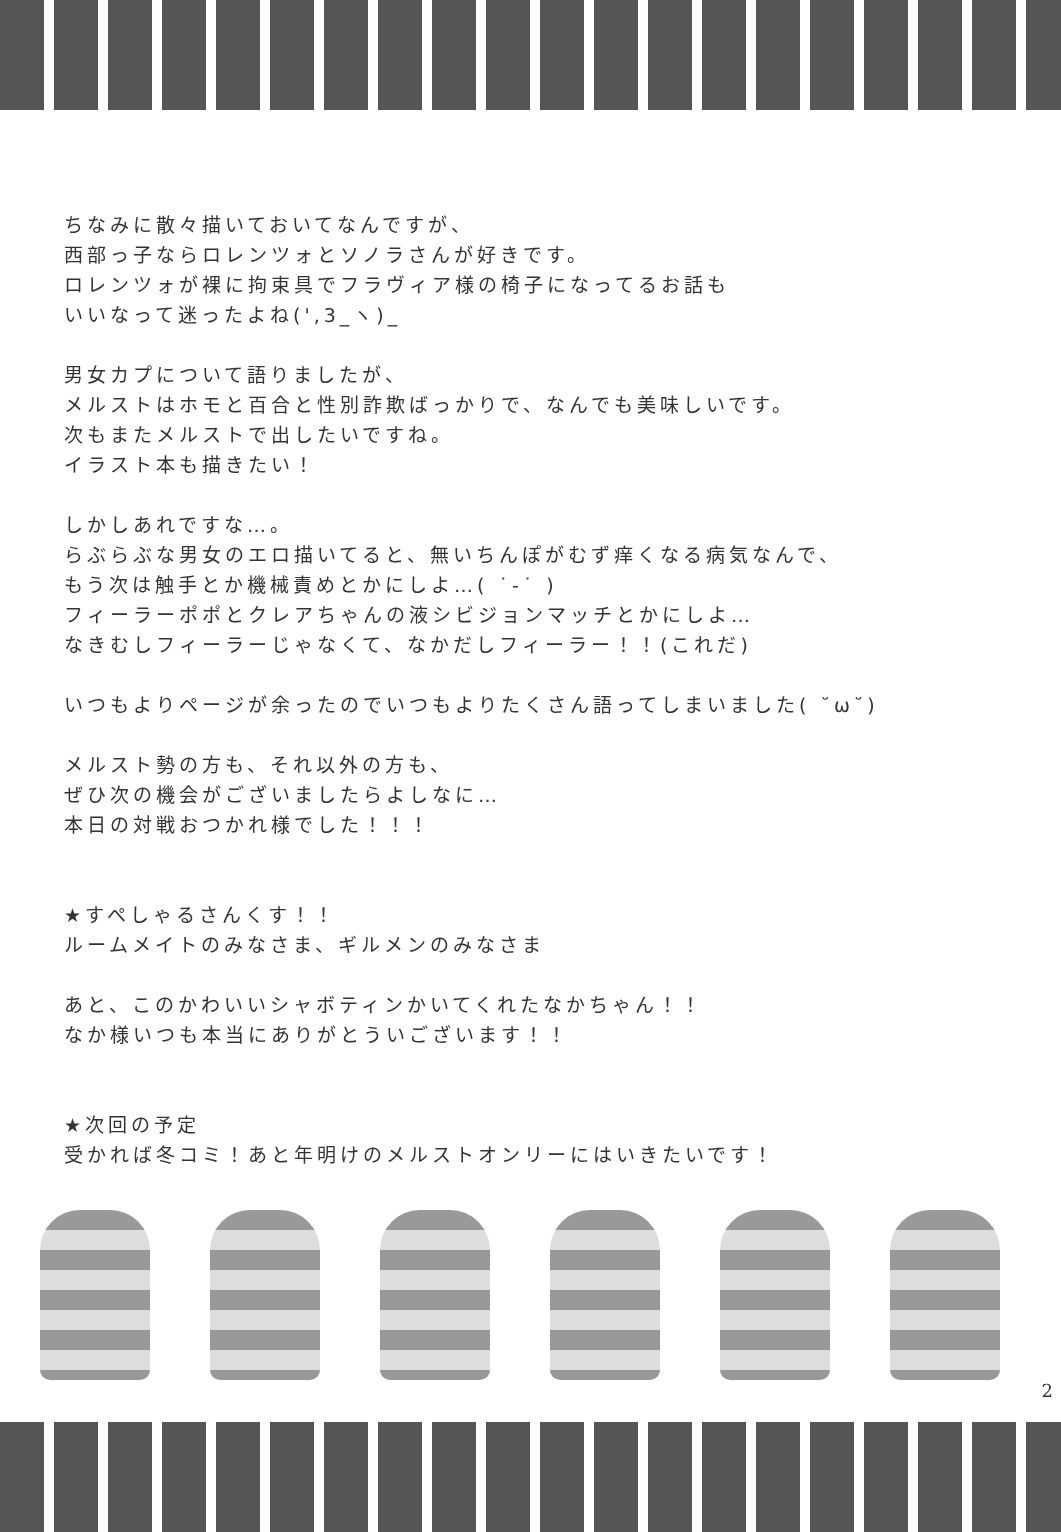ちなみに散々描いておいてなんですが、
西部っ子ならロレンツォとソノラさんが好きです。
ロレンツォが裸に拘束具でフラヴィア様の椅子になってるお話も
いいなって迷ったよね(',3_ヽ)_
男女カプについて語りましたが、
メルストはホモと百合と性別詐欺ばっかりで、なんでも美味しいです。
次もまたメルストで出したいですね。
イラスト本も描きたい！
しかしあれですな…。
らぶらぶな男女のエロ描いてると、無いちんぽがむず痒くなる病気なんで、
もう次は触手とか機械責めとかにしよ…( ˙-˙ )
フィーラーポポとクレアちゃんの液シビジョンマッチとかにしよ…
なきむしフィーラーじゃなくて、なかだしフィーラー！！(これだ)
いつもよりページが余ったのでいつもよりたくさん語ってしまいました( ˘ω˘)
メルスト勢の方も、それ以外の方も、
ぜひ次の機会がございましたらよしなに…
本日の対戦おつかれ様でした！！！
★すぺしゃるさんくす！！
ルームメイトのみなさま、ギルメンのみなさま
あと、このかわいいシャボティンかいてくれたなかちゃん！！
なか様いつも本当にありがとういございます！！
★次回の予定
受かれば冬コミ！あと年明けのメルストオンリーにはいきたいです！
2